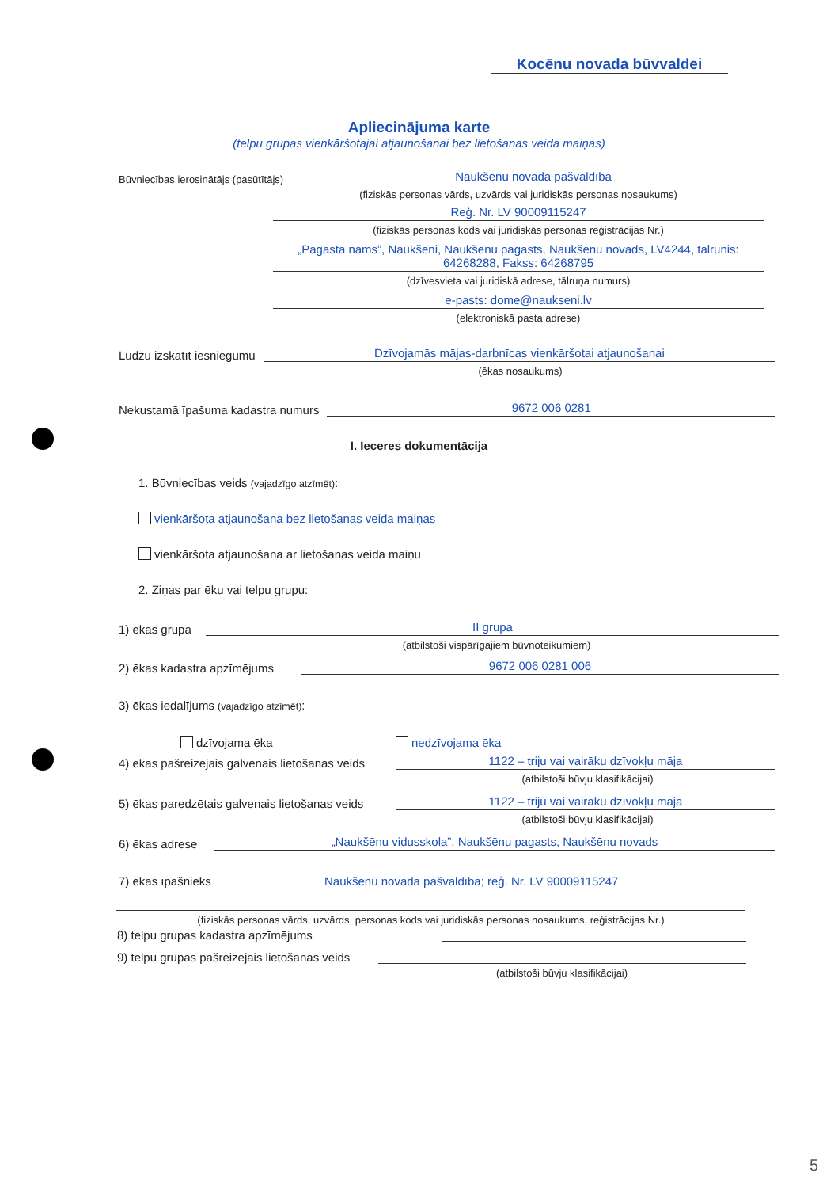Kocēnu novada būvvaldei
Apliecinājuma karte
(telpu grupas vienkāršotajai atjaunošanai bez lietošanas veida maiņas)
Būvniecības ierosinātājs (pasūtītājs) Naukšēnu novada pašvaldība
(fiziskās personas vārds, uzvārds vai juridiskās personas nosaukums)
Reģ. Nr. LV 90009115247
(fiziskās personas kods vai juridiskās personas reģistrācijas Nr.)
„Pagasta nams”, Naukšēni, Naukšēnu pagasts, Naukšēnu novads, LV4244, tālrunis: 64268288, Fakss: 64268795
(dzīvesvieta vai juridiskā adrese, tālruņa numurs)
e-pasts: dome@naukseni.lv
(elektroniskā pasta adrese)
Lūdzu izskatīt iesniegumu Dzīvojamās mājas-darbnīcas vienkāršotai atjaunošanai
(ēkas nosaukums)
Nekustamā īpašuma kadastra numurs 9672 006 0281
I. Ieceres dokumentācija
1. Būvniecības veids (vajadzīgo atzīmēt):
vienkāršota atjaunošana bez lietošanas veida maiņas
vienkāršota atjaunošana ar lietošanas veida maiņu
2. Ziņas par ēku vai telpu grupu:
1) ēkas grupa II grupa
(atbilstoši vispārīgajiem būvnoteikumiem)
2) ēkas kadastra apzīmējums 9672 006 0281 006
3) ēkas iedalījums (vajadzīgo atzīmēt):
dzīvojama ēka nedzīvojama ēka
4) ēkas pašreizējais galvenais lietošanas veids 1122 – triju vai vairāku dzīvokļu māja
(atbilstoši būvju klasifikācijai)
5) ēkas paredzētais galvenais lietošanas veids 1122 – triju vai vairāku dzīvokļu māja
(atbilstoši būvju klasifikācijai)
6) ēkas adrese „Naukšēnu vidusskola”, Naukšēnu pagasts, Naukšēnu novads
7) ēkas īpašnieks Naukšēnu novada pašvaldība; reģ. Nr. LV 90009115247
(fiziskās personas vārds, uzvārds, personas kods vai juridiskās personas nosaukums, reģistrācijas Nr.)
8) telpu grupas kadastra apzīmējums
9) telpu grupas pašreizējais lietošanas veids
(atbilstoši būvju klasifikācijai)
5